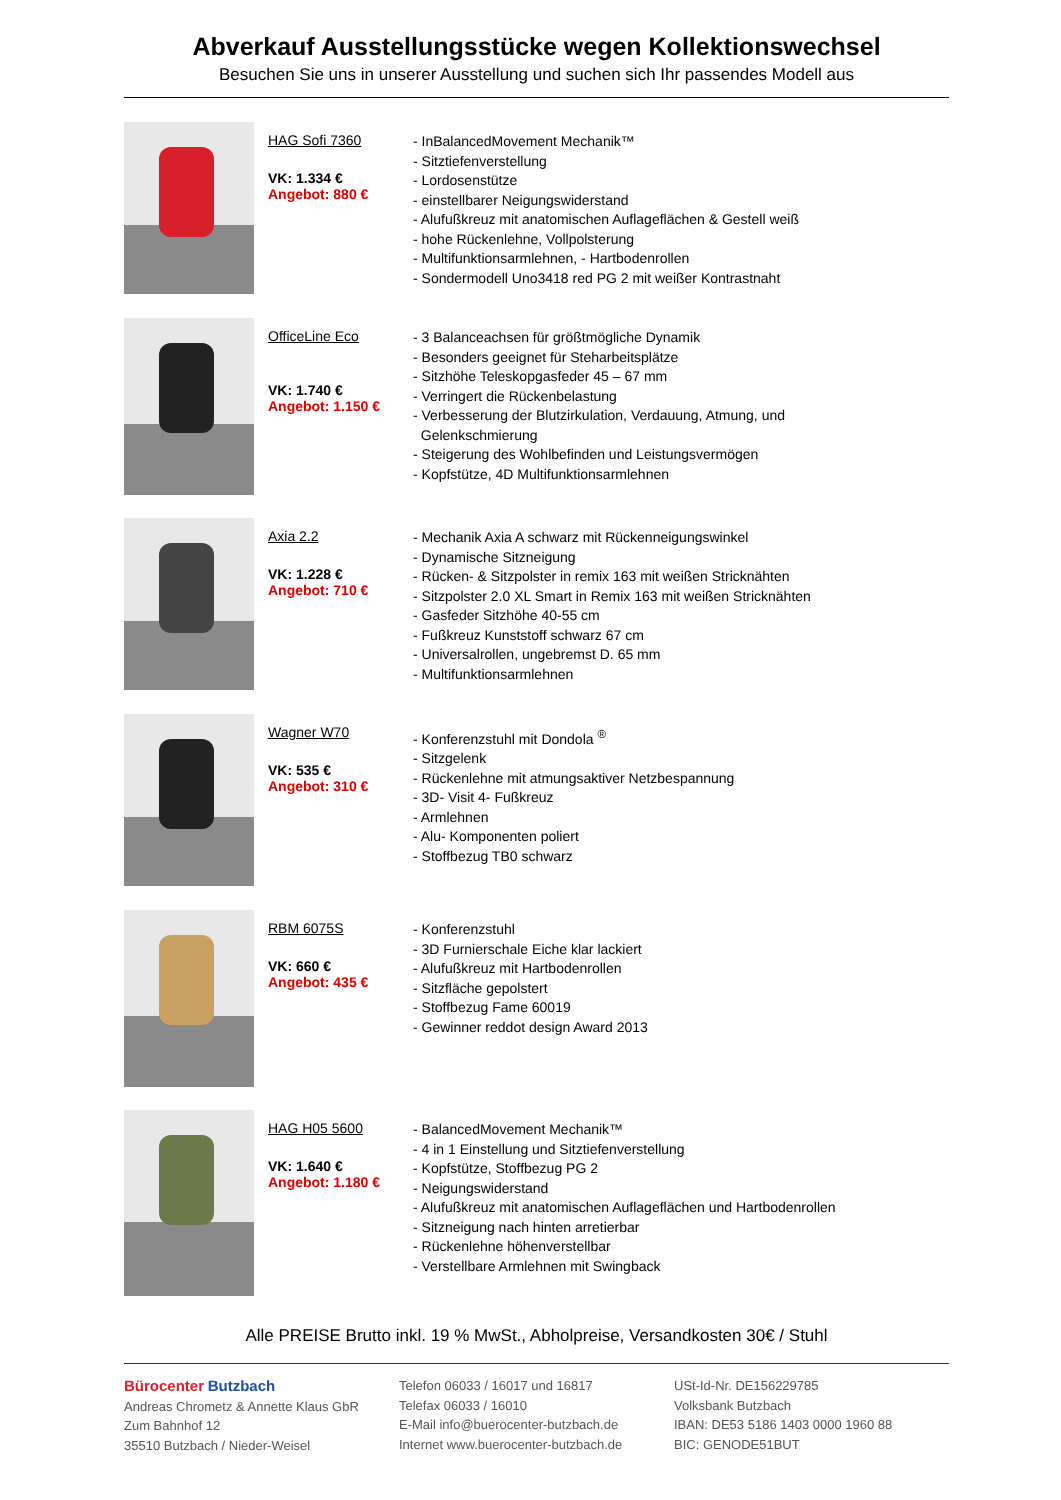Abverkauf Ausstellungsstücke wegen Kollektionswechsel
Besuchen Sie uns in unserer Ausstellung und suchen sich Ihr passendes Modell aus
HAG Sofi 7360
VK: 1.334 €
Angebot: 880 €
- InBalancedMovement Mechanik™
- Sitztiefenverstellung
- Lordosenstütze
- einstellbarer Neigungswiderstand
- Alufußkreuz mit anatomischen Auflageflächen & Gestell weiß
- hohe Rückenlehne, Vollpolsterung
- Multifunktionsarmlehnen, - Hartbodenrollen
- Sondermodell Uno3418 red PG 2 mit weißer Kontrastnaht
OfficeLine Eco
VK: 1.740 €
Angebot: 1.150 €
- 3 Balanceachsen für größtmögliche Dynamik
- Besonders geeignet für Steharbeitsplätze
- Sitzhöhe Teleskopgasfeder 45 – 67 mm
- Verringert die Rückenbelastung
- Verbesserung der Blutzirkulation, Verdauung, Atmung, und
Gelenkschmierung
- Steigerung des Wohlbefinden und Leistungsvermögen
- Kopfstütze, 4D Multifunktionsarmlehnen
Axia 2.2
VK: 1.228 €
Angebot: 710 €
- Mechanik Axia A schwarz mit Rückenneigungswinkel
- Dynamische Sitzneigung
- Rücken- & Sitzpolster in remix 163 mit weißen Stricknähten
- Sitzpolster 2.0 XL Smart in Remix 163 mit weißen Stricknähten
- Gasfeder Sitzhöhe 40-55 cm
- Fußkreuz Kunststoff schwarz 67 cm
- Universalrollen, ungebremst D. 65 mm
- Multifunktionsarmlehnen
Wagner W70
VK: 535 €
Angebot: 310 €
- Konferenzstuhl mit Dondola <sup>®</sup>
- Sitzgelenk
- Rückenlehne mit atmungsaktiver Netzbespannung
- 3D- Visit 4- Fußkreuz
- Armlehnen
- Alu- Komponenten poliert
- Stoffbezug TB0 schwarz
RBM 6075S
VK: 660 €
Angebot: 435 €
- Konferenzstuhl
- 3D Furnierschale Eiche klar lackiert
- Alufußkreuz mit Hartbodenrollen
- Sitzfläche gepolstert
- Stoffbezug Fame 60019
- Gewinner reddot design Award 2013
HAG H05 5600
VK: 1.640 €
Angebot: 1.180 €
- BalancedMovement Mechanik™
- 4 in 1 Einstellung und Sitztiefenverstellung
- Kopfstütze, Stoffbezug PG 2
- Neigungswiderstand
- Alufußkreuz mit anatomischen Auflageflächen und Hartbodenrollen
- Sitzneigung nach hinten arretierbar
- Rückenlehne höhenverstellbar
- Verstellbare Armlehnen mit Swingback
Alle PREISE Brutto inkl. 19 % MwSt., Abholpreise, Versandkosten 30€ / Stuhl
Bürocenter Butzbach
Andreas Chrometz & Annette Klaus GbR
Zum Bahnhof 12
35510 Butzbach / Nieder-Weisel
Telefon 06033 / 16017 und 16817
Telefax 06033 / 16010
E-Mail info@buerocenter-butzbach.de
Internet www.buerocenter-butzbach.de
USt-Id-Nr. DE156229785
Volksbank Butzbach
IBAN: DE53 5186 1403 0000 1960 88
BIC: GENODE51BUT